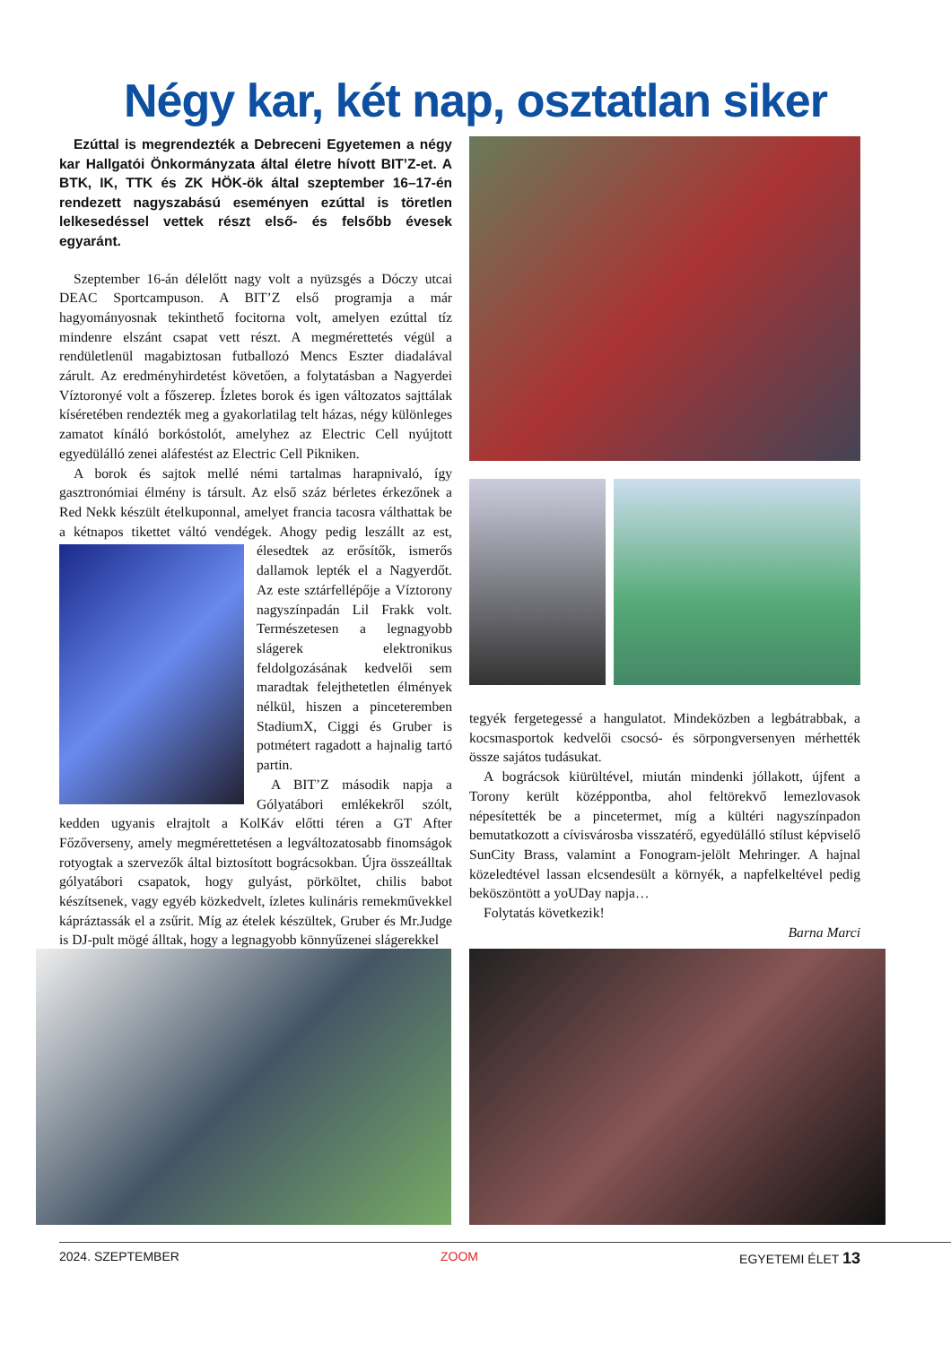Négy kar, két nap, osztatlan siker
Ezúttal is megrendezték a Debreceni Egyetemen a négy kar Hallgatói Önkormányzata által életre hívott BIT’Z-et. A BTK, IK, TTK és ZK HÖK-ök által szeptember 16–17-én rendezett nagyszabású eseményen ezúttal is töretlen lelkesedéssel vettek részt első- és felsőbb évesek egyaránt.
Szeptember 16-án délelőtt nagy volt a nyüzsgés a Dóczy utcai DEAC Sportcampuson. A BIT’Z első programja a már hagyományosnak tekinthető focitorna volt, amelyen ezúttal tíz mindenre elszánt csapat vett részt. A megmérettetés végül a rendületlenül magabiztosan futballozó Mencs Eszter diadalával zárult. Az eredményhirdetést követően, a folytatásban a Nagyerdei Víztoronyé volt a főszerep. Ízletes borok és igen változatos sajttálak kíséretében rendezték meg a gyakorlatilag telt házas, négy különleges zamatot kínáló borkóstolót, amelyhez az Electric Cell nyújtott egyedülálló zenei aláfestést az Electric Cell Pikniken.
A borok és sajtok mellé némi tartalmas harapnivaló, így gasztronómiai élmény is társult. Az első száz bérletes érkezőnek a Red Nekk készült ételkuponnal, amelyet francia tacosra válthattak be a kétnapos tikettet váltó vendégek. Ahogy pedig leszállt az est, élesedtek az erősítők, ismerős dallamok lepték el a Nagyerdőt. Az este sztárfellépője a Víztorony nagyszínpadán Lil Frakk volt. Természetesen a legnagyobb slágerek elektronikus feldolgozásának kedvelői sem maradtak felejthetetlen élmények nélkül, hiszen a pinceteremben StadiumX, Ciggi és Gruber is potmétert ragadott a hajnalig tartó partin.
A BIT’Z második napja a Gólyatábori emlékekről szólt, kedden ugyanis elrajtolt a KolKáv előtti téren a GT After Főzőverseny, amely megmérettetésen a legváltozatosabb finomságok rotyogtak a szervezők által biztosított bográcsokban. Újra összeálltak gólyatábori csapatok, hogy gulyást, pörköltet, chilis babot készítsenek, vagy egyéb közkedvelt, ízletes kulináris remekművekkel kápráztassák el a zsűrit. Míg az ételek készültek, Gruber és Mr.Judge is DJ-pult mögé álltak, hogy a legnagyobb könnyűzenei slágerekkel
tegyék fergetegessé a hangulatot. Mindeközben a legbátrabbak, a kocsmasportok kedvelői csocsó- és sörpongversenyen mérhették össze sajátos tudásukat.
A bográcsok kiürültével, miután mindenki jóllakott, újfent a Torony került középpontba, ahol feltörekvő lemezlovasok népesítették be a pincetermet, míg a kültéri nagyszínpadon bemutatkozott a cívisvárosba visszatérő, egyedülálló stílust képviselő SunCity Brass, valamint a Fonogram-jelölt Mehringer. A hajnal közeledtével lassan elcsendesült a környék, a napfelkeltével pedig beköszöntött a yoUDay napja…
Folytatás következik!
Barna Marci
2024. SZEPTEMBER ZOOM EGYETEMI ÉLET 13